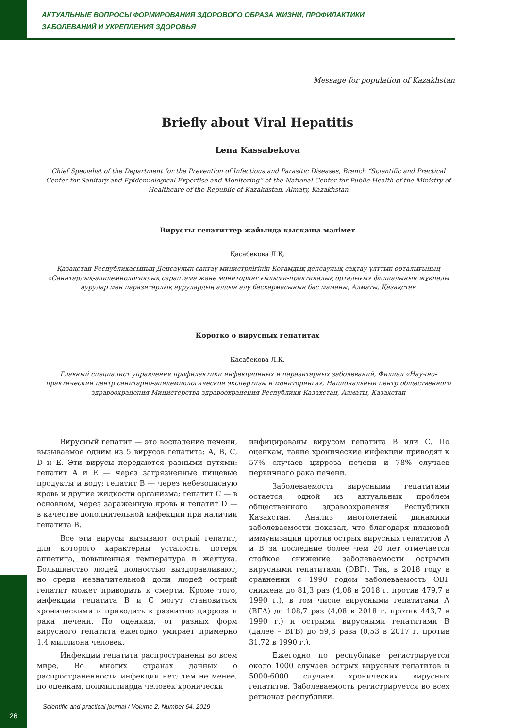АКТУАЛЬНЫЕ ВОПРОСЫ ФОРМИРОВАНИЯ ЗДОРОВОГО ОБРАЗА ЖИЗНИ, ПРОФИЛАКТИКИ
ЗАБОЛЕВАНИЙ И УКРЕПЛЕНИЯ ЗДОРОВЬЯ
Message for population of Kazakhstan
Briefly about Viral Hepatitis
Lena Kassabekova
Chief Specialist of the Department for the Prevention of Infectious and Parasitic Diseases, Branch “Scientific and Practical Center for Sanitary and Epidemiological Expertise and Monitoring” of the National Center for Public Health of the Ministry of Healthcare of the Republic of Kazakhstan, Almaty, Kazakhstan
Вирусты гепатиттер жайында қысқаша мәлімет
Қасабекова Л.Қ.
Қазақстан Республикасының Денсаулық сақтау министрлігінің Қоғамдық денсаулық сақтау ұлттық орталығының «Санитарлық-эпидемиологиялық сараптама және мониторинг ғылыми-практикалық орталығы» филиалының жұқпалы аурулар мен паразитарлық аурулардың алдын алу басқармасының бас маманы, Алматы, Қазақстан
Коротко о вирусных гепатитах
Касабекова Л.К.
Главный специалист управления профилактики инфекционных и паразитарных заболеваний, Филиал «Научно-практический центр санитарно-эпидемиологической экспертизы и мониторинга», Национальный центр общественного здравоохранения Министерства здравоохранения Республики Казахстан, Алматы, Казахстан
Вирусный гепатит — это воспаление печени, вызываемое одним из 5 вирусов гепатита: A, B, C, D и E. Эти вирусы передаются разными путями: гепатит A и E — через загрязненные пищевые продукты и воду; гепатит B — через небезопасную кровь и другие жидкости организма; гепатит C — в основном, через зараженную кровь и гепатит D — в качестве дополнительной инфекции при наличии гепатита B.
Все эти вирусы вызывают острый гепатит, для которого характерны усталость, потеря аппетита, повышенная температура и желтуха. Большинство людей полностью выздоравливают, но среди незначительной доли людей острый гепатит может приводить к смерти. Кроме того, инфекции гепатита B и C могут становиться хроническими и приводить к развитию цирроза и рака печени. По оценкам, от разных форм вирусного гепатита ежегодно умирает примерно 1,4 миллиона человек.
Инфекции гепатита распространены во всем мире. Во многих странах данных о распространенности инфекции нет; тем не менее, по оценкам, полмиллиарда человек хронически
инфицированы вирусом гепатита B или C. По оценкам, такие хронические инфекции приводят к 57% случаев цирроза печени и 78% случаев первичного рака печени.
Заболеваемость вирусными гепатитами остается одной из актуальных проблем общественного здравоохранения Республики Казахстан. Анализ многолетней динамики заболеваемости показал, что благодаря плановой иммунизации против острых вирусных гепатитов А и В за последние более чем 20 лет отмечается стойкое снижение заболеваемости острыми вирусными гепатитами (ОВГ). Так, в 2018 году в сравнении с 1990 годом заболеваемость ОВГ снижена до 81,3 раз (4,08 в 2018 г. против 479,7 в 1990 г.), в том числе вирусными гепатитами А (ВГА) до 108,7 раз (4,08 в 2018 г. против 443,7 в 1990 г.) и острыми вирусными гепатитами В (далее – ВГВ) до 59,8 раза (0,53 в 2017 г. против 31,72 в 1990 г.).
Ежегодно по республике регистрируется около 1000 случаев острых вирусных гепатитов и 5000-6000 случаев хронических вирусных гепатитов. Заболеваемость регистрируется во всех регионах республики.
Scientific and practical journal / Volume 2. Number 64. 2019
26